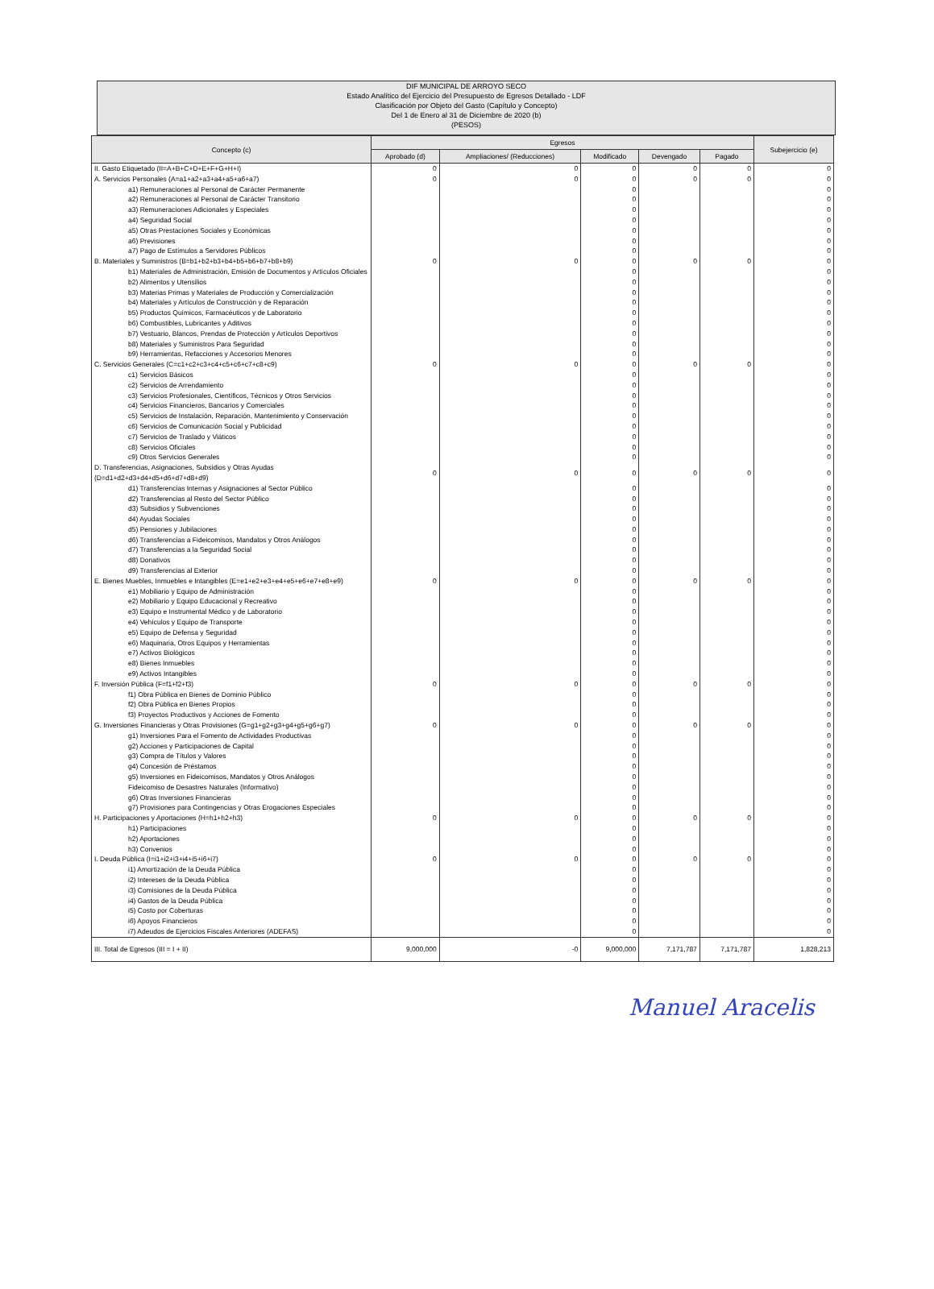DIF MUNICIPAL DE ARROYO SECO
Estado Analítico del Ejercicio del Presupuesto de Egresos Detallado - LDF
Clasificación por Objeto del Gasto (Capítulo y Concepto)
Del 1 de Enero al 31 de Diciembre de 2020 (b)
(PESOS)
| Concepto (c) | Egresos | | | | | Subejercicio (e) |
| --- | --- | --- | --- | --- | --- | --- |
| | Aprobado (d) | Ampliaciones/ (Reducciones) | Modificado | Devengado | Pagado | |
| II. Gasto Etiquetado (II=A+B+C+D+E+F+G+H+I) | 0 | 0 | 0 | 0 | 0 | 0 |
| A. Servicios Personales (A=a1+a2+a3+a4+a5+a6+a7) | 0 | 0 | 0 | 0 | 0 | 0 |
| a1) Remuneraciones al Personal de Carácter Permanente | | | 0 | | | 0 |
| a2) Remuneraciones al Personal de Carácter Transitorio | | | 0 | | | 0 |
| a3) Remuneraciones Adicionales y Especiales | | | 0 | | | 0 |
| a4) Seguridad Social | | | 0 | | | 0 |
| a5) Otras Prestaciones Sociales y Económicas | | | 0 | | | 0 |
| a6) Previsiones | | | 0 | | | 0 |
| a7) Pago de Estímulos a Servidores Públicos | | | 0 | | | 0 |
| B. Materiales y Suministros (B=b1+b2+b3+b4+b5+b6+b7+b8+b9) | 0 | 0 | 0 | 0 | 0 | 0 |
| b1) Materiales de Administración, Emisión de Documentos y Artículos Oficiales | | | 0 | | | 0 |
| b2) Alimentos y Utensilios | | | 0 | | | 0 |
| b3) Materias Primas y Materiales de Producción y Comercialización | | | 0 | | | 0 |
| b4) Materiales y Artículos de Construcción y de Reparación | | | 0 | | | 0 |
| b5) Productos Químicos, Farmacéuticos y de Laboratorio | | | 0 | | | 0 |
| b6) Combustibles, Lubricantes y Aditivos | | | 0 | | | 0 |
| b7) Vestuario, Blancos, Prendas de Protección y Artículos Deportivos | | | 0 | | | 0 |
| b8) Materiales y Suministros Para Seguridad | | | 0 | | | 0 |
| b9) Herramientas, Refacciones y Accesorios Menores | | | 0 | | | 0 |
| C. Servicios Generales (C=c1+c2+c3+c4+c5+c6+c7+c8+c9) | 0 | 0 | 0 | 0 | 0 | 0 |
| c1) Servicios Básicos | | | 0 | | | 0 |
| c2) Servicios de Arrendamiento | | | 0 | | | 0 |
| c3) Servicios Profesionales, Científicos, Técnicos y Otros Servicios | | | 0 | | | 0 |
| c4) Servicios Financieros, Bancarios y Comerciales | | | 0 | | | 0 |
| c5) Servicios de Instalación, Reparación, Mantenimiento y Conservación | | | 0 | | | 0 |
| c6) Servicios de Comunicación Social y Publicidad | | | 0 | | | 0 |
| c7) Servicios de Traslado y Viáticos | | | 0 | | | 0 |
| c8) Servicios Oficiales | | | 0 | | | 0 |
| c9) Otros Servicios Generales | | | 0 | | | 0 |
| D. Transferencias, Asignaciones, Subsidios y Otras Ayudas (D=d1+d2+d3+d4+d5+d6+d7+d8+d9) | 0 | 0 | 0 | 0 | 0 | 0 |
| d1) Transferencias Internas y Asignaciones al Sector Público | | | 0 | | | 0 |
| d2) Transferencias al Resto del Sector Público | | | 0 | | | 0 |
| d3) Subsidios y Subvenciones | | | 0 | | | 0 |
| d4) Ayudas Sociales | | | 0 | | | 0 |
| d5) Pensiones y Jubilaciones | | | 0 | | | 0 |
| d6) Transferencias a Fideicomisos, Mandatos y Otros Análogos | | | 0 | | | 0 |
| d7) Transferencias a la Seguridad Social | | | 0 | | | 0 |
| d8) Donativos | | | 0 | | | 0 |
| d9) Transferencias al Exterior | | | 0 | | | 0 |
| E. Bienes Muebles, Inmuebles e Intangibles (E=e1+e2+e3+e4+e5+e6+e7+e8+e9) | 0 | 0 | 0 | 0 | 0 | 0 |
| e1) Mobiliario y Equipo de Administración | | | 0 | | | 0 |
| e2) Mobiliario y Equipo Educacional y Recreativo | | | 0 | | | 0 |
| e3) Equipo e Instrumental Médico y de Laboratorio | | | 0 | | | 0 |
| e4) Vehículos y Equipo de Transporte | | | 0 | | | 0 |
| e5) Equipo de Defensa y Seguridad | | | 0 | | | 0 |
| e6) Maquinaria, Otros Equipos y Herramientas | | | 0 | | | 0 |
| e7) Activos Biológicos | | | 0 | | | 0 |
| e8) Bienes Inmuebles | | | 0 | | | 0 |
| e9) Activos Intangibles | | | 0 | | | 0 |
| F. Inversión Pública (F=f1+f2+f3) | 0 | 0 | 0 | 0 | 0 | 0 |
| f1) Obra Pública en Bienes de Dominio Público | | | 0 | | | 0 |
| f2) Obra Pública en Bienes Propios | | | 0 | | | 0 |
| f3) Proyectos Productivos y Acciones de Fomento | | | 0 | | | 0 |
| G. Inversiones Financieras y Otras Provisiones (G=g1+g2+g3+g4+g5+g6+g7) | 0 | 0 | 0 | 0 | 0 | 0 |
| g1) Inversiones Para el Fomento de Actividades Productivas | | | 0 | | | 0 |
| g2) Acciones y Participaciones de Capital | | | 0 | | | 0 |
| g3) Compra de Títulos y Valores | | | 0 | | | 0 |
| g4) Concesión de Préstamos | | | 0 | | | 0 |
| g5) Inversiones en Fideicomisos, Mandatos y Otros Análogos | | | 0 | | | 0 |
| Fideicomiso de Desastres Naturales (Informativo) | | | 0 | | | 0 |
| g6) Otras Inversiones Financieras | | | 0 | | | 0 |
| g7) Provisiones para Contingencias y Otras Erogaciones Especiales | | | 0 | | | 0 |
| H. Participaciones y Aportaciones (H=h1+h2+h3) | 0 | 0 | 0 | 0 | 0 | 0 |
| h1) Participaciones | | | 0 | | | 0 |
| h2) Aportaciones | | | 0 | | | 0 |
| h3) Convenios | | | 0 | | | 0 |
| I. Deuda Pública (I=i1+i2+i3+i4+i5+i6+i7) | 0 | 0 | 0 | 0 | 0 | 0 |
| i1) Amortización de la Deuda Pública | | | 0 | | | 0 |
| i2) Intereses de la Deuda Pública | | | 0 | | | 0 |
| i3) Comisiones de la Deuda Pública | | | 0 | | | 0 |
| i4) Gastos de la Deuda Pública | | | 0 | | | 0 |
| i5) Costo por Coberturas | | | 0 | | | 0 |
| i6) Apoyos Financieros | | | 0 | | | 0 |
| i7) Adeudos de Ejercicios Fiscales Anteriores (ADEFAS) | | | 0 | | | 0 |
| III. Total de Egresos (III = I + II) | 9,000,000 | -0 | 9,000,000 | 7,171,787 | 7,171,787 | 1,828,213 |
Manuel Aracelis